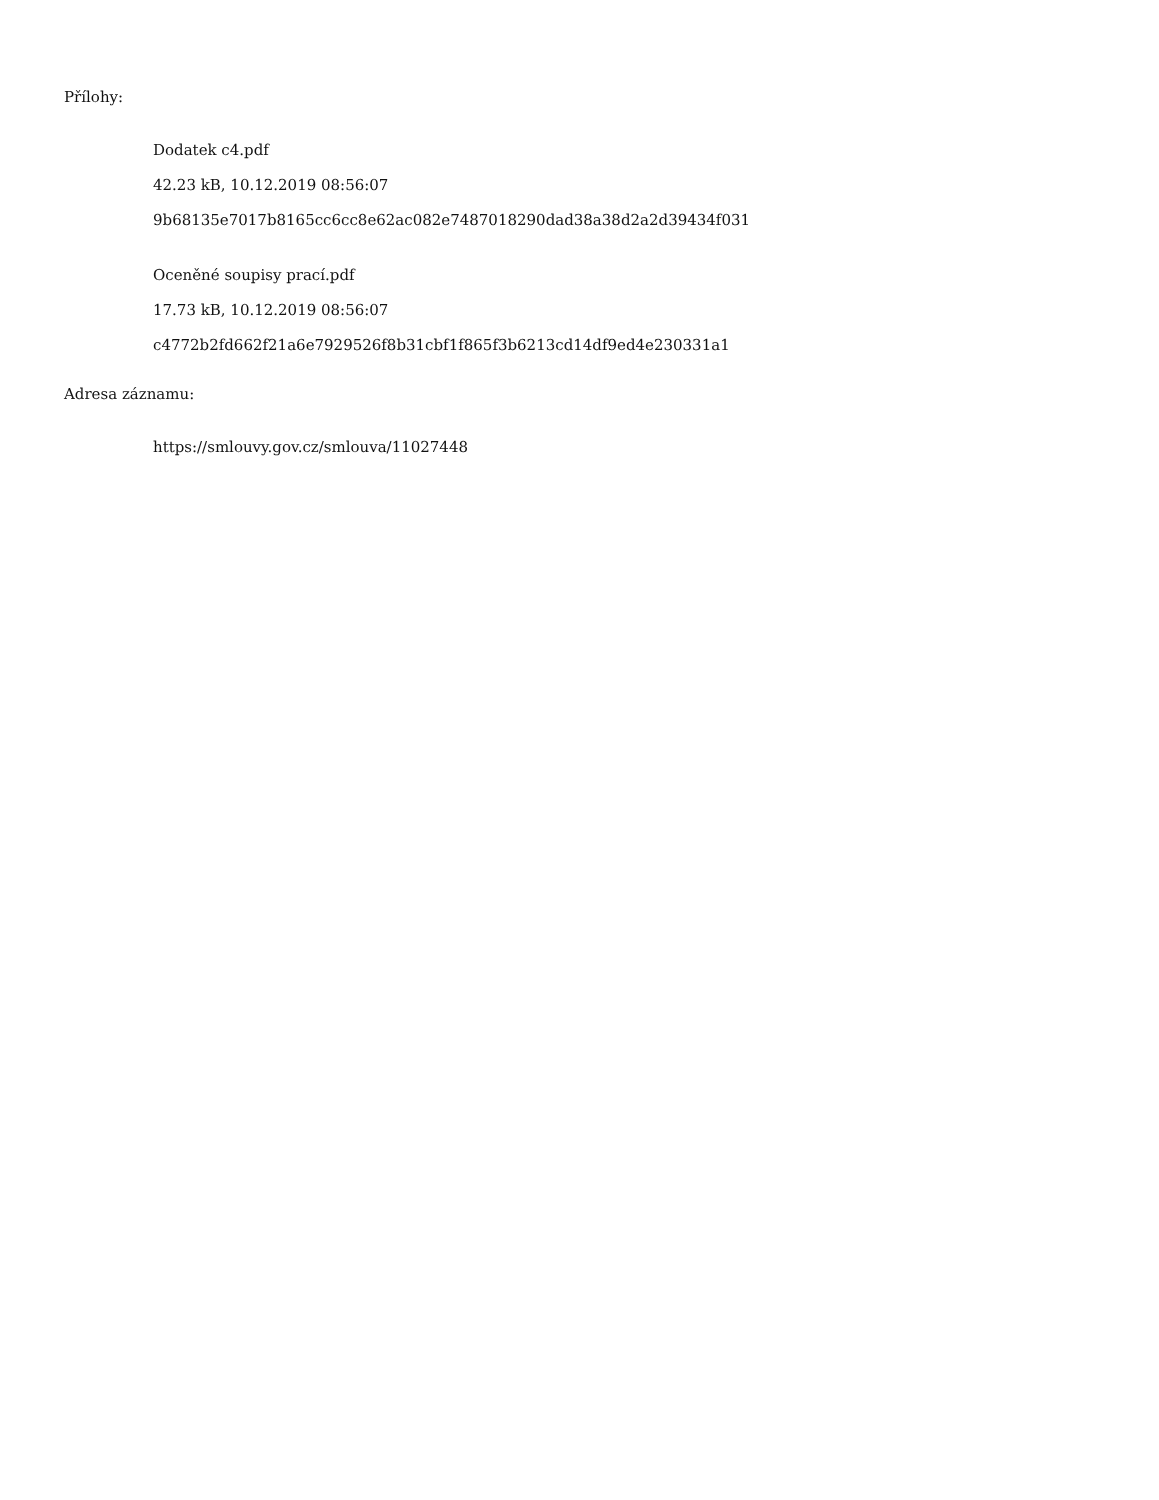Přílohy:
Dodatek c4.pdf
42.23 kB, 10.12.2019 08:56:07
9b68135e7017b8165cc6cc8e62ac082e7487018290dad38a38d2a2d39434f031
Oceněné soupisy prací.pdf
17.73 kB, 10.12.2019 08:56:07
c4772b2fd662f21a6e7929526f8b31cbf1f865f3b6213cd14df9ed4e230331a1
Adresa záznamu:
https://smlouvy.gov.cz/smlouva/11027448